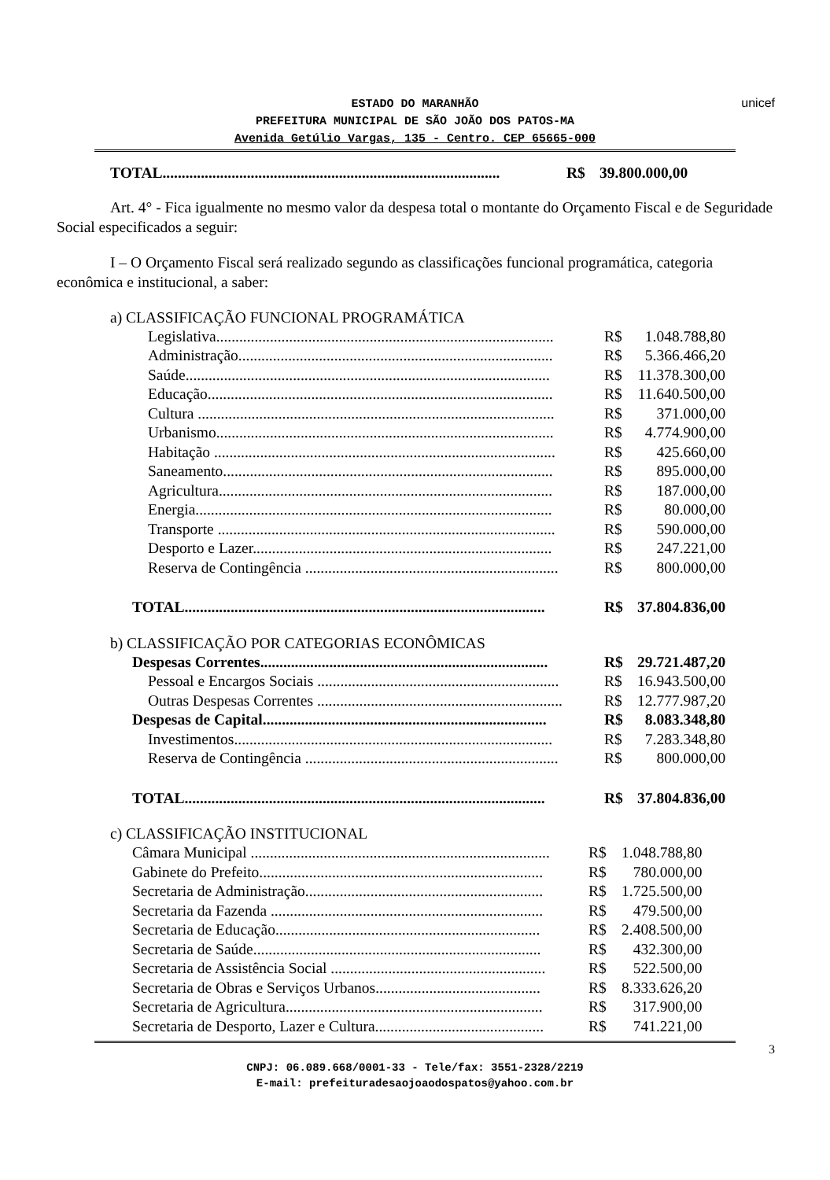unicef
ESTADO DO MARANHÃO
PREFEITURA MUNICIPAL DE SÃO JOÃO DOS PATOS-MA
Avenida Getúlio Vargas, 135 - Centro. CEP 65665-000
| TOTAL........................................................................................ | R$ | 39.800.000,00 |
Art. 4° - Fica igualmente no mesmo valor da despesa total o montante do Orçamento Fiscal e de Seguridade Social especificados a seguir:
I – O Orçamento Fiscal será realizado segundo as classificações funcional programática, categoria econômica e institucional, a saber:
a) CLASSIFICAÇÃO FUNCIONAL PROGRAMÁTICA
| Legislativa........................................................................................ | R$ | 1.048.788,80 |
| Administração.................................................................................. | R$ | 5.366.466,20 |
| Saúde............................................................................................... | R$ | 11.378.300,00 |
| Educação.......................................................................................... | R$ | 11.640.500,00 |
| Cultura ............................................................................................. | R$ | 371.000,00 |
| Urbanismo........................................................................................ | R$ | 4.774.900,00 |
| Habitação ......................................................................................... | R$ | 425.660,00 |
| Saneamento...................................................................................... | R$ | 895.000,00 |
| Agricultura....................................................................................... | R$ | 187.000,00 |
| Energia............................................................................................. | R$ | 80.000,00 |
| Transporte ........................................................................................ | R$ | 590.000,00 |
| Desporto e Lazer.............................................................................. | R$ | 247.221,00 |
| Reserva de Contingência .................................................................. | R$ | 800.000,00 |
| TOTAL.............................................................................................. | R$ | 37.804.836,00 |
b) CLASSIFICAÇÃO POR CATEGORIAS ECONÔMICAS
| Despesas Correntes........................................................................... | R$ | 29.721.487,20 |
| Pessoal e Encargos Sociais ............................................................... | R$ | 16.943.500,00 |
| Outras Despesas Correntes ................................................................ | R$ | 12.777.987,20 |
| Despesas de Capital.......................................................................... | R$ | 8.083.348,80 |
| Investimentos................................................................................... | R$ | 7.283.348,80 |
| Reserva de Contingência .................................................................. | R$ | 800.000,00 |
| TOTAL.............................................................................................. | R$ | 37.804.836,00 |
c) CLASSIFICAÇÃO INSTITUCIONAL
| Câmara Municipal .............................................................................. | R$ | 1.048.788,80 |
| Gabinete do Prefeito.......................................................................... | R$ | 780.000,00 |
| Secretaria de Administração.............................................................. | R$ | 1.725.500,00 |
| Secretaria da Fazenda ....................................................................... | R$ | 479.500,00 |
| Secretaria de Educação..................................................................... | R$ | 2.408.500,00 |
| Secretaria de Saúde........................................................................... | R$ | 432.300,00 |
| Secretaria de Assistência Social ........................................................ | R$ | 522.500,00 |
| Secretaria de Obras e Serviços Urbanos........................................... | R$ | 8.333.626,20 |
| Secretaria de Agricultura................................................................... | R$ | 317.900,00 |
| Secretaria de Desporto, Lazer e Cultura............................................ | R$ | 741.221,00 |
3
CNPJ: 06.089.668/0001-33 - Tele/fax: 3551-2328/2219
E-mail: prefeituradesaojoaodospatos@yahoo.com.br